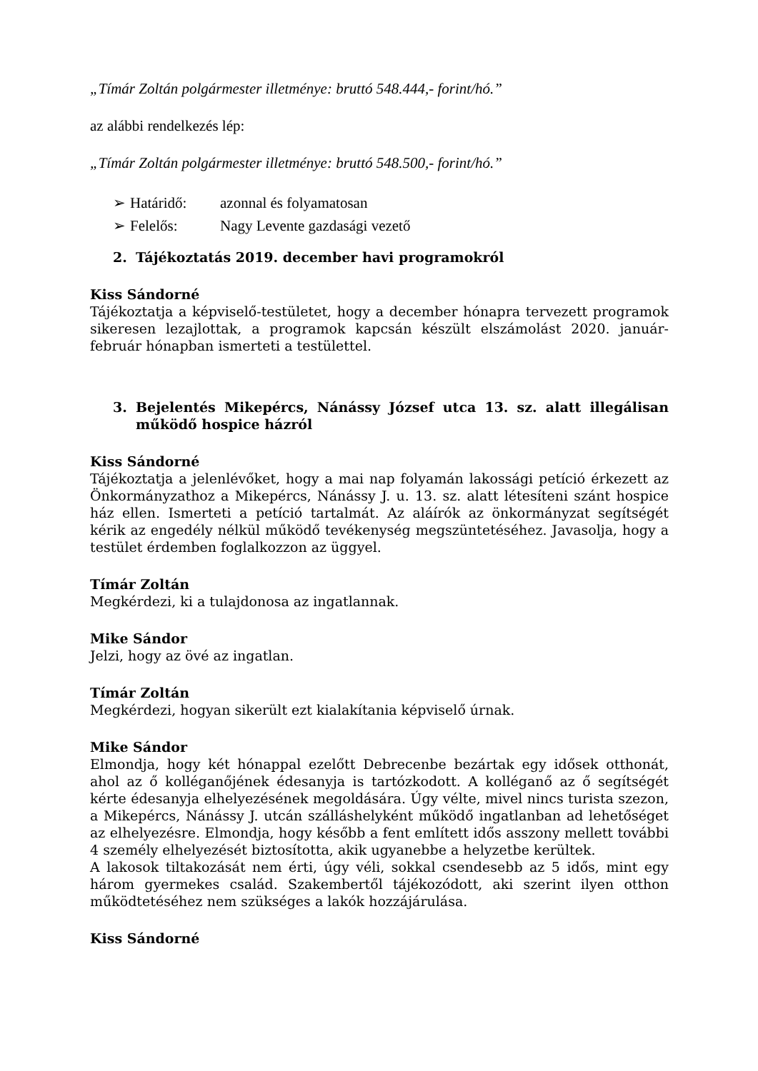„Tímár Zoltán polgármester illetménye: bruttó 548.444,- forint/hó.”
az alábbi rendelkezés lép:
„Tímár Zoltán polgármester illetménye: bruttó 548.500,- forint/hó.”
➢ Határidő: azonnal és folyamatosan
➢ Felelős: Nagy Levente gazdasági vezető
2. Tájékoztatás 2019. december havi programokról
Kiss Sándorné
Tájékoztatja a képviselő-testületet, hogy a december hónapra tervezett programok sikeresen lezajlottak, a programok kapcsán készült elszámolást 2020. január-február hónapban ismerteti a testülettel.
3. Bejelentés Mikepércs, Nánássy József utca 13. sz. alatt illegálisan működő hospice házról
Kiss Sándorné
Tájékoztatja a jelenlévőket, hogy a mai nap folyamán lakossági petíció érkezett az Önkormányzathoz a Mikepércs, Nánássy J. u. 13. sz. alatt létesíteni szánt hospice ház ellen. Ismerteti a petíció tartalmát. Az aláírók az önkormányzat segítségét kérik az engedély nélkül működő tevékenység megszüntetéséhez. Javasolja, hogy a testület érdemben foglalkozzon az üggyel.
Tímár Zoltán
Megkérdezi, ki a tulajdonosa az ingatlannak.
Mike Sándor
Jelzi, hogy az övé az ingatlan.
Tímár Zoltán
Megkérdezi, hogyan sikerült ezt kialakítania képviselő úrnak.
Mike Sándor
Elmondja, hogy két hónappal ezelőtt Debrecenbe bezártak egy idősek otthonát, ahol az ő kolléganőjének édesanyja is tartózkodott. A kolléganő az ő segítségét kérte édesanyja elhelyezésének megoldására. Úgy vélte, mivel nincs turista szezon, a Mikepércs, Nánássy J. utcán szálláshelyként működő ingatlanban ad lehetőséget az elhelyezésre. Elmondja, hogy később a fent említett idős asszony mellett további 4 személy elhelyezését biztosította, akik ugyanebbe a helyzetbe kerültek.
A lakosok tiltakozását nem érti, úgy véli, sokkal csendesebb az 5 idős, mint egy három gyermekes család. Szakembertől tájékozódott, aki szerint ilyen otthon működtetéséhez nem szükséges a lakók hozzájárulása.
Kiss Sándorné